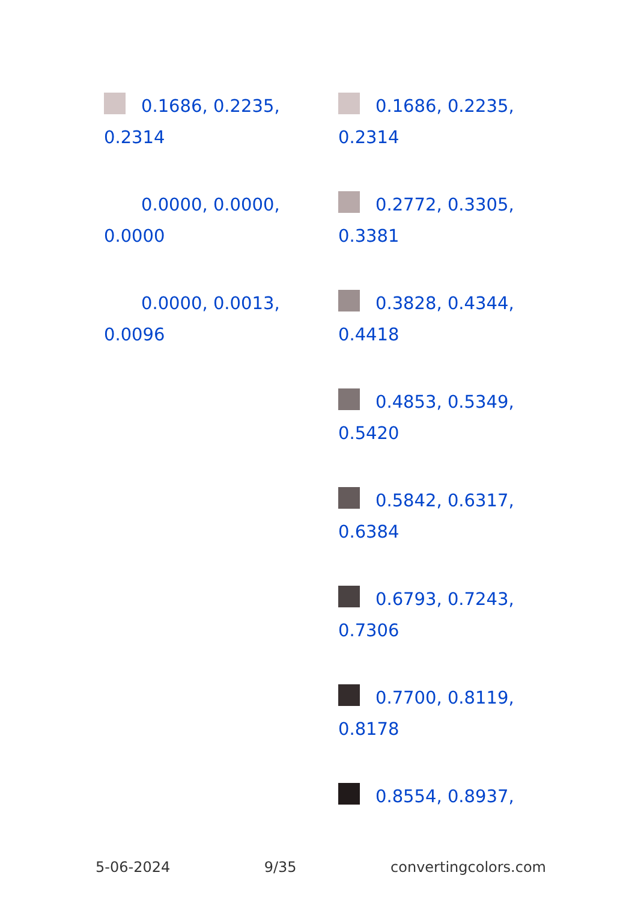0.1686, 0.2235, 0.2314
0.0000, 0.0000, 0.0000
0.0000, 0.0013, 0.0096
0.1686, 0.2235, 0.2314
0.2772, 0.3305, 0.3381
0.3828, 0.4344, 0.4418
0.4853, 0.5349, 0.5420
0.5842, 0.6317, 0.6384
0.6793, 0.7243, 0.7306
0.7700, 0.8119, 0.8178
0.8554, 0.8937,
5-06-2024 9/35 convertingcolors.com